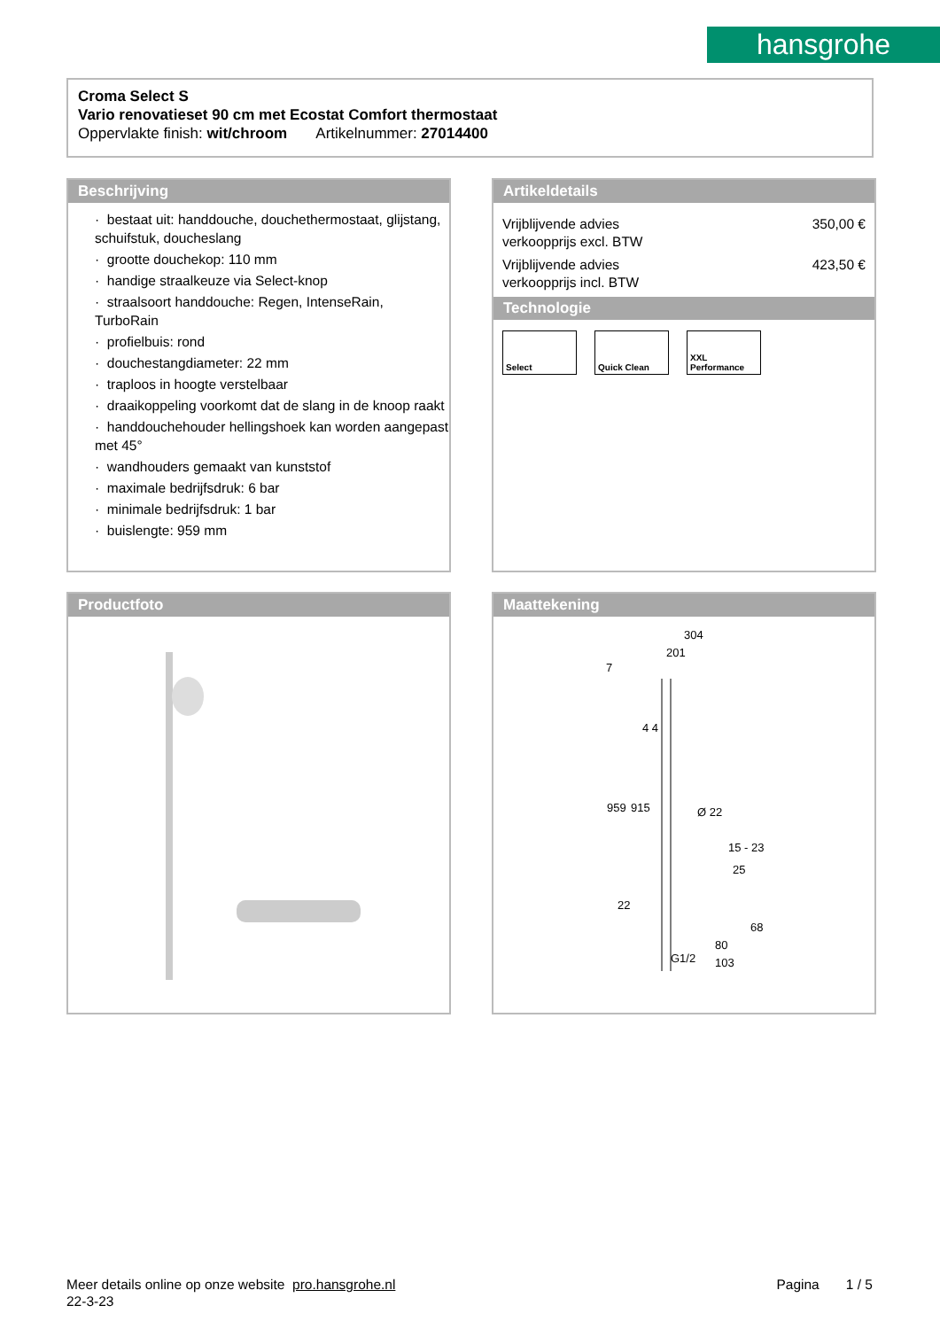hansgrohe
Croma Select S
Vario renovatieset 90 cm met Ecostat Comfort thermostaat
Oppervlakte finish: wit/chroom Artikelnummer: 27014400
Beschrijving
· bestaat uit: handdouche, douchethermostaat, glijstang, schuifstuk, doucheslang
· grootte douchekop: 110 mm
· handige straalkeuze via Select-knop
· straalsoort handdouche: Regen, IntenseRain, TurboRain
· profielbuis: rond
· douchestangdiameter: 22 mm
· traploos in hoogte verstelbaar
· draaikoppeling voorkomt dat de slang in de knoop raakt
· handdouchehouder hellingshoek kan worden aangepast met 45°
· wandhouders gemaakt van kunststof
· maximale bedrijfsdruk: 6 bar
· minimale bedrijfsdruk: 1 bar
· buislengte: 959 mm
Artikeldetails
Vrijblijvende advies
verkoopprijs excl. BTW 350,00 €
Vrijblijvende advies
verkoopprijs incl. BTW 423,50 €
Technologie
Select Quick Clean XXL Performance
Productfoto
Maattekening
304
201
7
959
915
Ø 22
15 - 23
25
68
80
103
22
G1/2
4 4
Meer details online op onze website pro.hansgrohe.nl Pagina 1 / 5
22-3-23